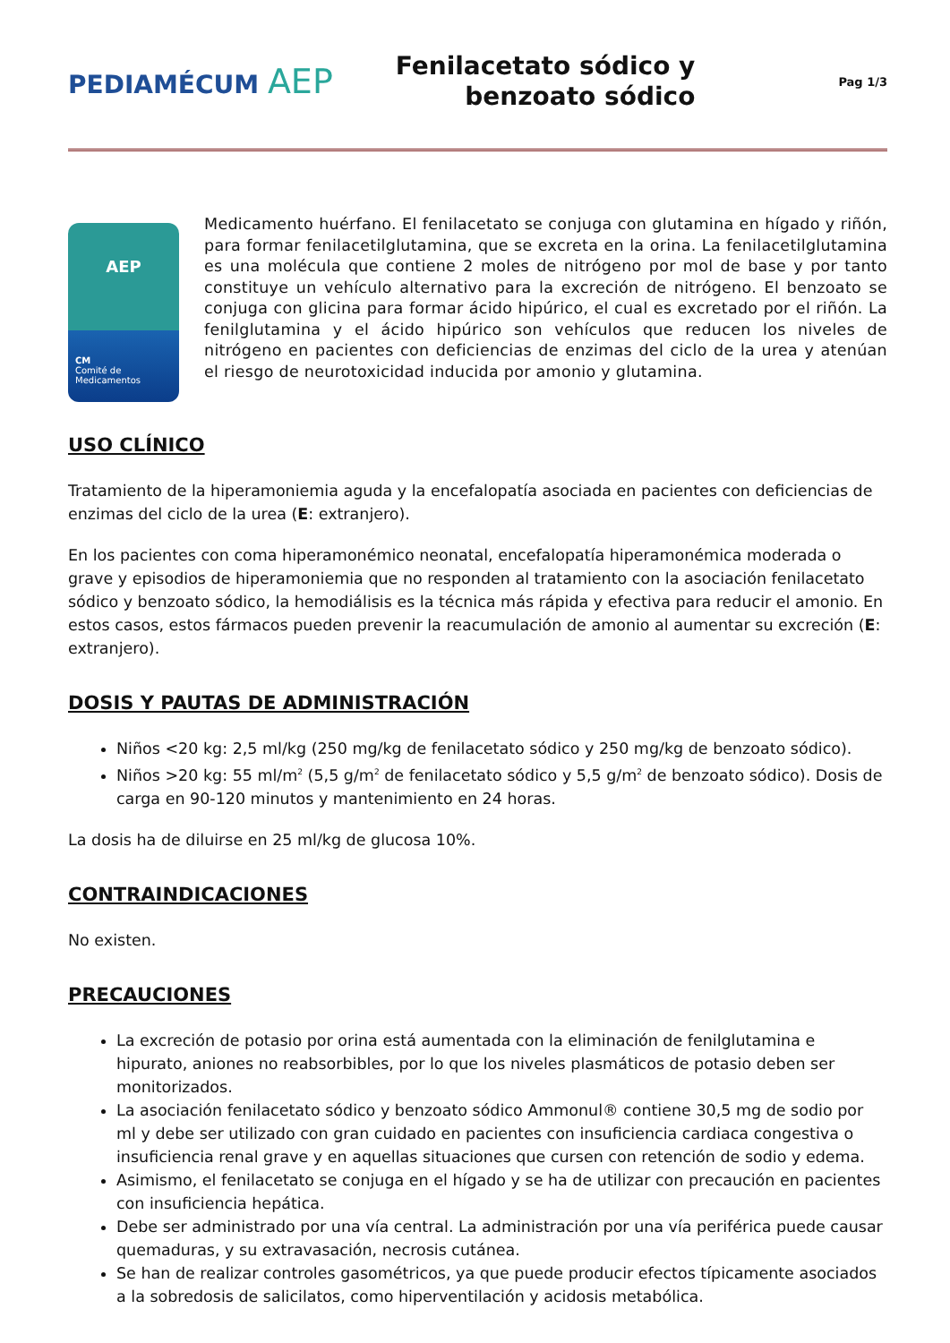PEDIAMÉCUM AEP
Fenilacetato sódico y
benzoato sódico
Pag 1/3
AEP
CM
Comité de
Medicamentos
Medicamento huérfano. El fenilacetato se conjuga con glutamina en hígado y riñón, para formar fenilacetilglutamina, que se excreta en la orina. La fenilacetilglutamina es una molécula que contiene 2 moles de nitrógeno por mol de base y por tanto constituye un vehículo alternativo para la excreción de nitrógeno. El benzoato se conjuga con glicina para formar ácido hipúrico, el cual es excretado por el riñón. La fenilglutamina y el ácido hipúrico son vehículos que reducen los niveles de nitrógeno en pacientes con deficiencias de enzimas del ciclo de la urea y atenúan el riesgo de neurotoxicidad inducida por amonio y glutamina.
USO CLÍNICO
Tratamiento de la hiperamoniemia aguda y la encefalopatía asociada en pacientes con deficiencias de enzimas del ciclo de la urea (E: extranjero).
En los pacientes con coma hiperamonémico neonatal, encefalopatía hiperamonémica moderada o grave y episodios de hiperamoniemia que no responden al tratamiento con la asociación fenilacetato sódico y benzoato sódico, la hemodiálisis es la técnica más rápida y efectiva para reducir el amonio. En estos casos, estos fármacos pueden prevenir la reacumulación de amonio al aumentar su excreción (E: extranjero).
DOSIS Y PAUTAS DE ADMINISTRACIÓN
Niños <20 kg: 2,5 ml/kg (250 mg/kg de fenilacetato sódico y 250 mg/kg de benzoato sódico).
Niños >20 kg: 55 ml/m<sup>2</sup> (5,5 g/m<sup>2</sup> de fenilacetato sódico y 5,5 g/m<sup>2</sup> de benzoato sódico). Dosis de carga en 90-120 minutos y mantenimiento en 24 horas.
La dosis ha de diluirse en 25 ml/kg de glucosa 10%.
CONTRAINDICACIONES
No existen.
PRECAUCIONES
La excreción de potasio por orina está aumentada con la eliminación de fenilglutamina e hipurato, aniones no reabsorbibles, por lo que los niveles plasmáticos de potasio deben ser monitorizados.
La asociación fenilacetato sódico y benzoato sódico Ammonul® contiene 30,5 mg de sodio por ml y debe ser utilizado con gran cuidado en pacientes con insuficiencia cardiaca congestiva o insuficiencia renal grave y en aquellas situaciones que cursen con retención de sodio y edema.
Asimismo, el fenilacetato se conjuga en el hígado y se ha de utilizar con precaución en pacientes con insuficiencia hepática.
Debe ser administrado por una vía central. La administración por una vía periférica puede causar quemaduras, y su extravasación, necrosis cutánea.
Se han de realizar controles gasométricos, ya que puede producir efectos típicamente asociados a la sobredosis de salicilatos, como hiperventilación y acidosis metabólica.